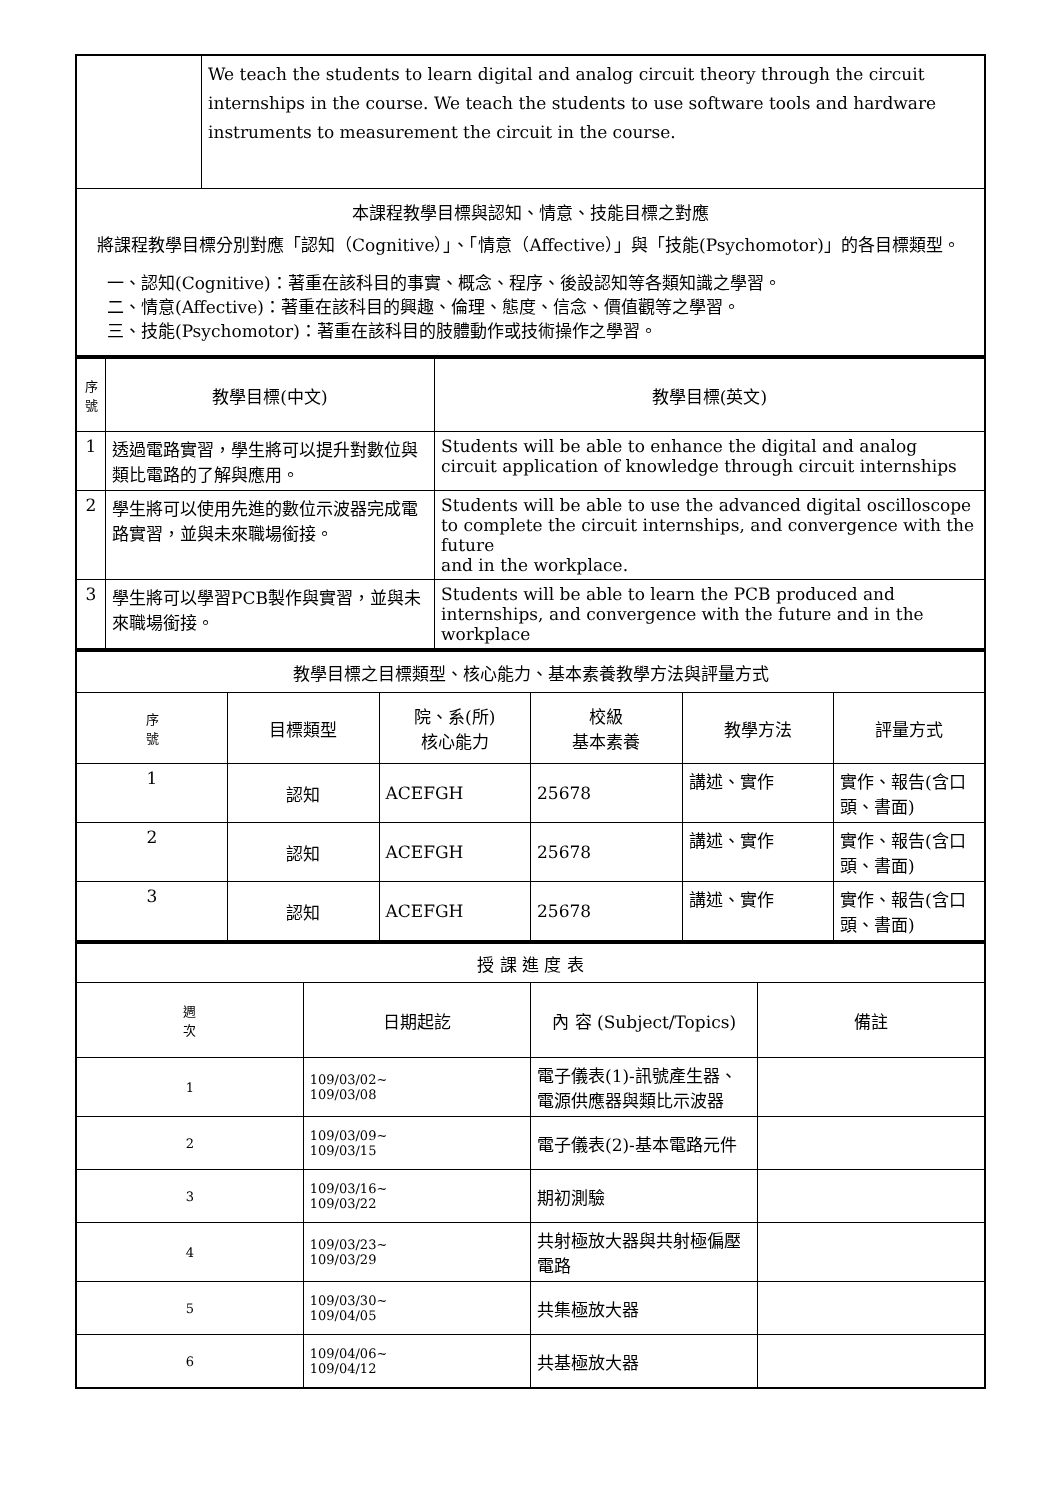| | We teach the students to learn digital and analog circuit theory through the circuit internships in the course. We teach the students to use software tools and hardware instruments to measurement the circuit in the course. |
| 本課程教學目標與認知、情意、技能目標之對應 將課程教學目標分別對應「認知（Cognitive）」、「情意（Affective）」與「技能(Psychomotor)」的各目標類型。 一、認知(Cognitive)：著重在該科目的事實、概念、程序、後設認知等各類知識之學習。 二、情意(Affective)：著重在該科目的興趣、倫理、態度、信念、價值觀等之學習。 三、技能(Psychomotor)：著重在該科目的肢體動作或技術操作之學習。 | |
| 序 號 | 教學目標(中文) | 教學目標(英文) |
| --- | --- | --- |
| 1 | 透過電路實習，學生將可以提升對數位與類比電路的了解與應用。 | Students will be able to enhance the digital and analog circuit application of knowledge through circuit internships |
| 2 | 學生將可以使用先進的數位示波器完成電路實習，並與未來職場銜接。 | Students will be able to use the advanced digital oscilloscope to complete the circuit internships, and convergence with the future and in the workplace. |
| 3 | 學生將可以學習PCB製作與實習，並與未來職場銜接。 | Students will be able to learn the PCB produced and internships, and convergence with the future and in the workplace |
| 教學目標之目標類型、核心能力、基本素養教學方法與評量方式 | | | | | |
| 序 號 | 目標類型 | 院、系(所) 核心能力 | 校級 基本素養 | 教學方法 | 評量方式 |
| 1 | 認知 | ACEFGH | 25678 | 講述、實作 | 實作、報告(含口頭、書面) |
| 2 | 認知 | ACEFGH | 25678 | 講述、實作 | 實作、報告(含口頭、書面) |
| 3 | 認知 | ACEFGH | 25678 | 講述、實作 | 實作、報告(含口頭、書面) |
| 授 課 進 度 表 | | | |
| 週 次 | 日期起訖 | 內 容 (Subject/Topics) | 備註 |
| 1 | 109/03/02~ 109/03/08 | 電子儀表(1)-訊號產生器、電源供應器與類比示波器 | |
| 2 | 109/03/09~ 109/03/15 | 電子儀表(2)-基本電路元件 | |
| 3 | 109/03/16~ 109/03/22 | 期初測驗 | |
| 4 | 109/03/23~ 109/03/29 | 共射極放大器與共射極偏壓電路 | |
| 5 | 109/03/30~ 109/04/05 | 共集極放大器 | |
| 6 | 109/04/06~ 109/04/12 | 共基極放大器 | |